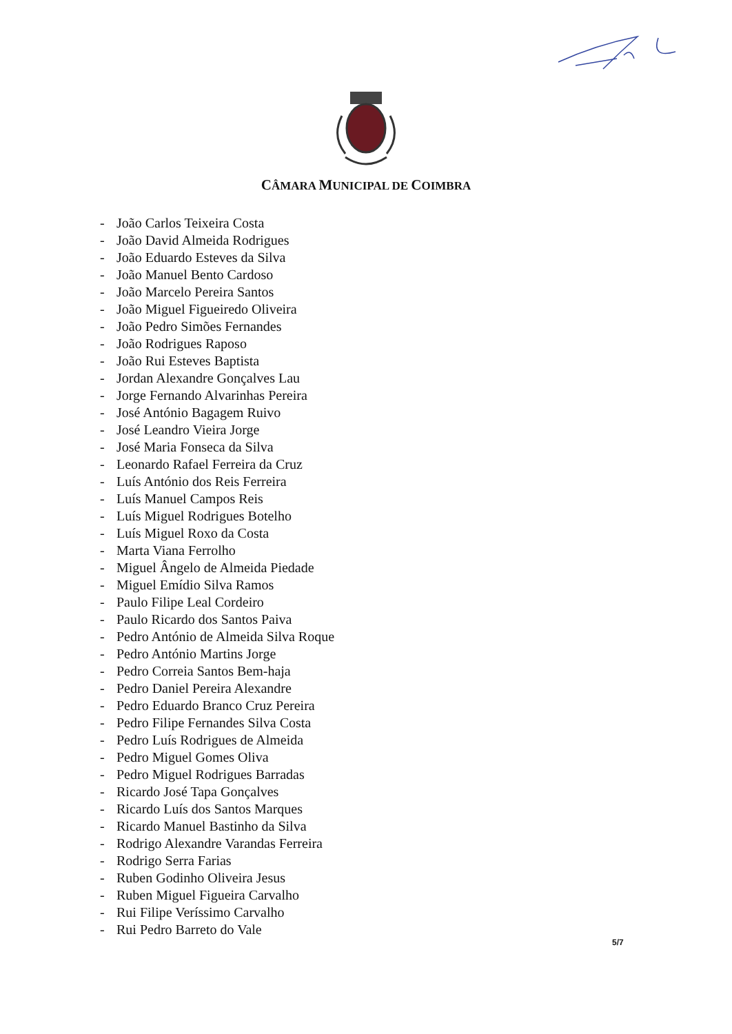CÂMARA MUNICIPAL DE COIMBRA
- João Carlos Teixeira Costa
- João David Almeida Rodrigues
- João Eduardo Esteves da Silva
- João Manuel Bento Cardoso
- João Marcelo Pereira Santos
- João Miguel Figueiredo Oliveira
- João Pedro Simões Fernandes
- João Rodrigues Raposo
- João Rui Esteves Baptista
- Jordan Alexandre Gonçalves Lau
- Jorge Fernando Alvarinhas Pereira
- José António Bagagem Ruivo
- José Leandro Vieira Jorge
- José Maria Fonseca da Silva
- Leonardo Rafael Ferreira da Cruz
- Luís António dos Reis Ferreira
- Luís Manuel Campos Reis
- Luís Miguel Rodrigues Botelho
- Luís Miguel Roxo da Costa
- Marta Viana Ferrolho
- Miguel Ângelo de Almeida Piedade
- Miguel Emídio Silva Ramos
- Paulo Filipe Leal Cordeiro
- Paulo Ricardo dos Santos Paiva
- Pedro António de Almeida Silva Roque
- Pedro António Martins Jorge
- Pedro Correia Santos Bem-haja
- Pedro Daniel Pereira Alexandre
- Pedro Eduardo Branco Cruz Pereira
- Pedro Filipe Fernandes Silva Costa
- Pedro Luís Rodrigues de Almeida
- Pedro Miguel Gomes Oliva
- Pedro Miguel Rodrigues Barradas
- Ricardo José Tapa Gonçalves
- Ricardo Luís dos Santos Marques
- Ricardo Manuel Bastinho da Silva
- Rodrigo Alexandre Varandas Ferreira
- Rodrigo Serra Farias
- Ruben Godinho Oliveira Jesus
- Ruben Miguel Figueira Carvalho
- Rui Filipe Veríssimo Carvalho
- Rui Pedro Barreto do Vale
5/7